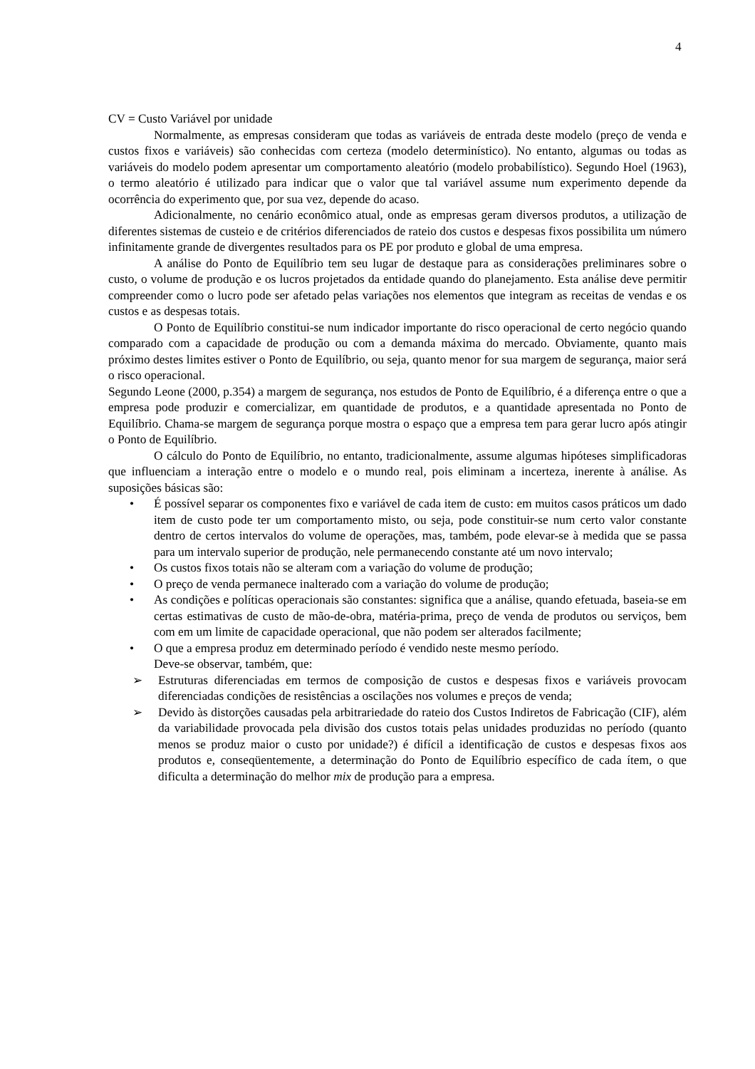4
CV = Custo Variável por unidade
Normalmente, as empresas consideram que todas as variáveis de entrada deste modelo (preço de venda e custos fixos e variáveis) são conhecidas com certeza (modelo determinístico). No entanto, algumas ou todas as variáveis do modelo podem apresentar um comportamento aleatório (modelo probabilístico). Segundo Hoel (1963), o termo aleatório é utilizado para indicar que o valor que tal variável assume num experimento depende da ocorrência do experimento que, por sua vez, depende do acaso.
Adicionalmente, no cenário econômico atual, onde as empresas geram diversos produtos, a utilização de diferentes sistemas de custeio e de critérios diferenciados de rateio dos custos e despesas fixos possibilita um número infinitamente grande de divergentes resultados para os PE por produto e global de uma empresa.
A análise do Ponto de Equilíbrio tem seu lugar de destaque para as considerações preliminares sobre o custo, o volume de produção e os lucros projetados da entidade quando do planejamento. Esta análise deve permitir compreender como o lucro pode ser afetado pelas variações nos elementos que integram as receitas de vendas e os custos e as despesas totais.
O Ponto de Equilíbrio constitui-se num indicador importante do risco operacional de certo negócio quando comparado com a capacidade de produção ou com a demanda máxima do mercado. Obviamente, quanto mais próximo destes limites estiver o Ponto de Equilíbrio, ou seja, quanto menor for sua margem de segurança, maior será o risco operacional.
Segundo Leone (2000, p.354) a margem de segurança, nos estudos de Ponto de Equilíbrio, é a diferença entre o que a empresa pode produzir e comercializar, em quantidade de produtos, e a quantidade apresentada no Ponto de Equilíbrio. Chama-se margem de segurança porque mostra o espaço que a empresa tem para gerar lucro após atingir o Ponto de Equilíbrio.
O cálculo do Ponto de Equilíbrio, no entanto, tradicionalmente, assume algumas hipóteses simplificadoras que influenciam a interação entre o modelo e o mundo real, pois eliminam a incerteza, inerente à análise. As suposições básicas são:
• É possível separar os componentes fixo e variável de cada item de custo: em muitos casos práticos um dado item de custo pode ter um comportamento misto, ou seja, pode constituir-se num certo valor constante dentro de certos intervalos do volume de operações, mas, também, pode elevar-se à medida que se passa para um intervalo superior de produção, nele permanecendo constante até um novo intervalo;
• Os custos fixos totais não se alteram com a variação do volume de produção;
• O preço de venda permanece inalterado com a variação do volume de produção;
• As condições e políticas operacionais são constantes: significa que a análise, quando efetuada, baseia-se em certas estimativas de custo de mão-de-obra, matéria-prima, preço de venda de produtos ou serviços, bem com em um limite de capacidade operacional, que não podem ser alterados facilmente;
• O que a empresa produz em determinado período é vendido neste mesmo período.
Deve-se observar, também, que:
➢ Estruturas diferenciadas em termos de composição de custos e despesas fixos e variáveis provocam diferenciadas condições de resistências a oscilações nos volumes e preços de venda;
➢ Devido às distorções causadas pela arbitrariedade do rateio dos Custos Indiretos de Fabricação (CIF), além da variabilidade provocada pela divisão dos custos totais pelas unidades produzidas no período (quanto menos se produz maior o custo por unidade?) é difícil a identificação de custos e despesas fixos aos produtos e, conseqüentemente, a determinação do Ponto de Equilíbrio específico de cada ítem, o que dificulta a determinação do melhor mix de produção para a empresa.